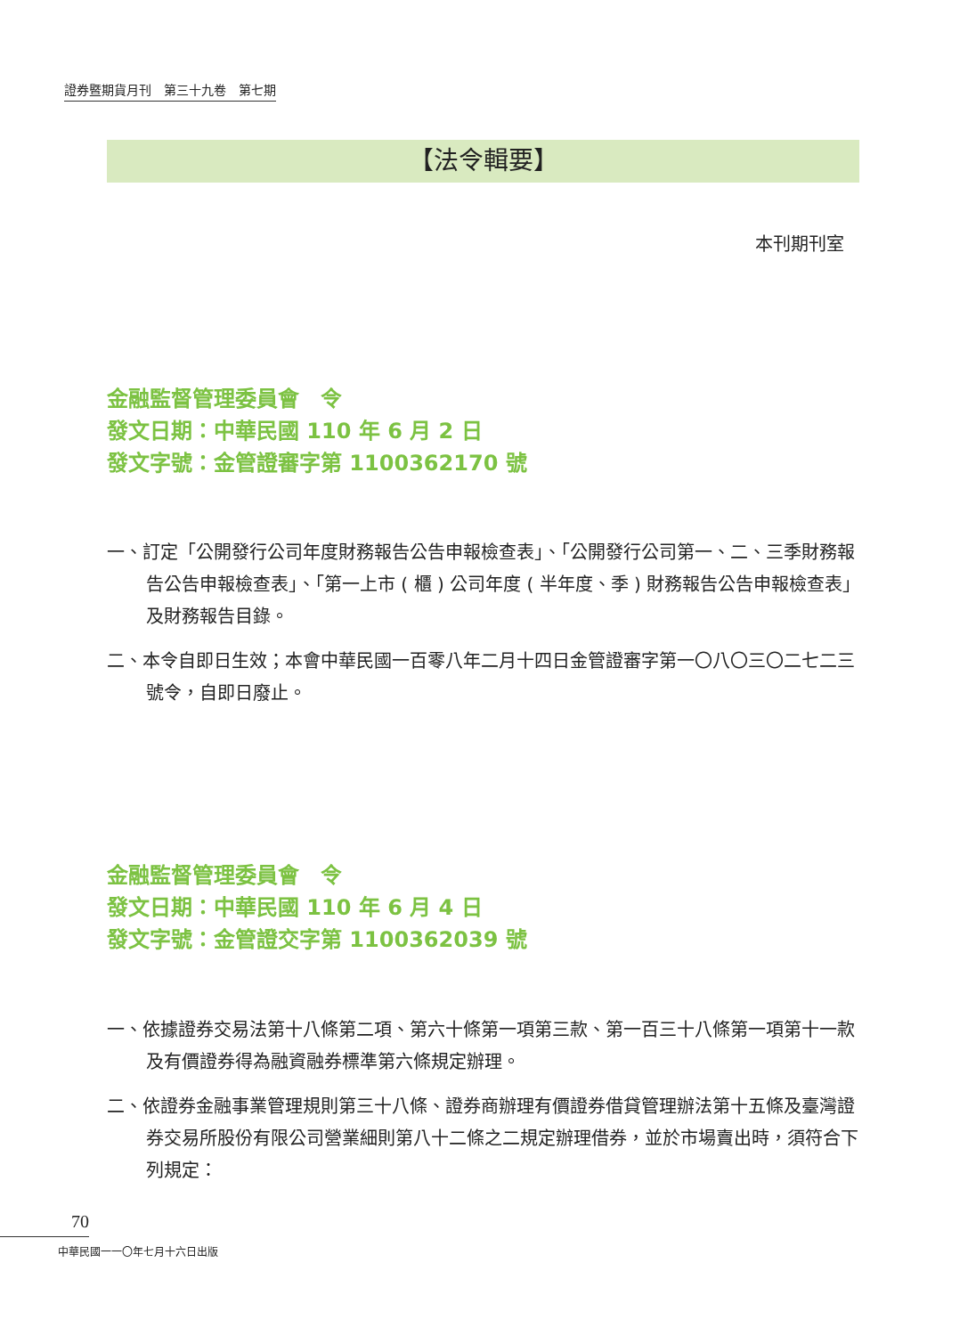證券暨期貨月刊　第三十九卷　第七期
【法令輯要】
本刊期刊室
金融監督管理委員會　令
發文日期：中華民國 110 年 6 月 2 日
發文字號：金管證審字第 1100362170 號
一、訂定「公開發行公司年度財務報告公告申報檢查表」、「公開發行公司第一、二、三季財務報告公告申報檢查表」、「第一上市 ( 櫃 ) 公司年度 ( 半年度、季 ) 財務報告公告申報檢查表」及財務報告目錄。
二、本令自即日生效；本會中華民國一百零八年二月十四日金管證審字第一〇八〇三〇二七二三號令，自即日廢止。
金融監督管理委員會　令
發文日期：中華民國 110 年 6 月 4 日
發文字號：金管證交字第 1100362039 號
一、依據證券交易法第十八條第二項、第六十條第一項第三款、第一百三十八條第一項第十一款及有價證券得為融資融券標準第六條規定辦理。
二、依證券金融事業管理規則第三十八條、證券商辦理有價證券借貸管理辦法第十五條及臺灣證券交易所股份有限公司營業細則第八十二條之二規定辦理借券，並於市場賣出時，須符合下列規定：
70
中華民國一一〇年七月十六日出版